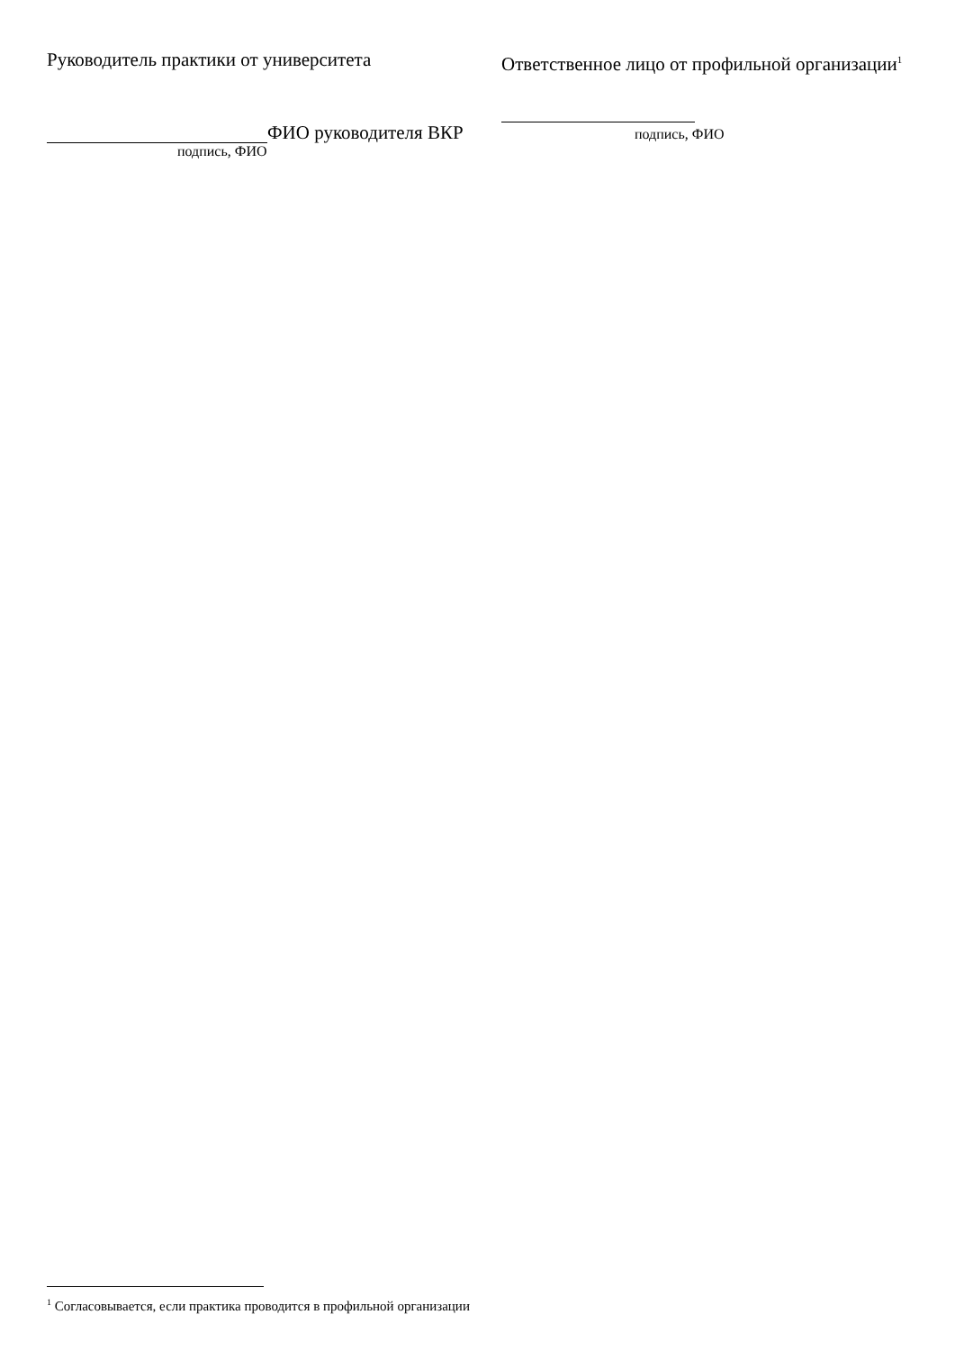Руководитель практики от университета
ФИО руководителя ВКР
подпись, ФИО
Ответственное лицо от профильной организации<sup>1</sup>
подпись, ФИО
<sup>1</sup> Согласовывается, если практика проводится в профильной организации